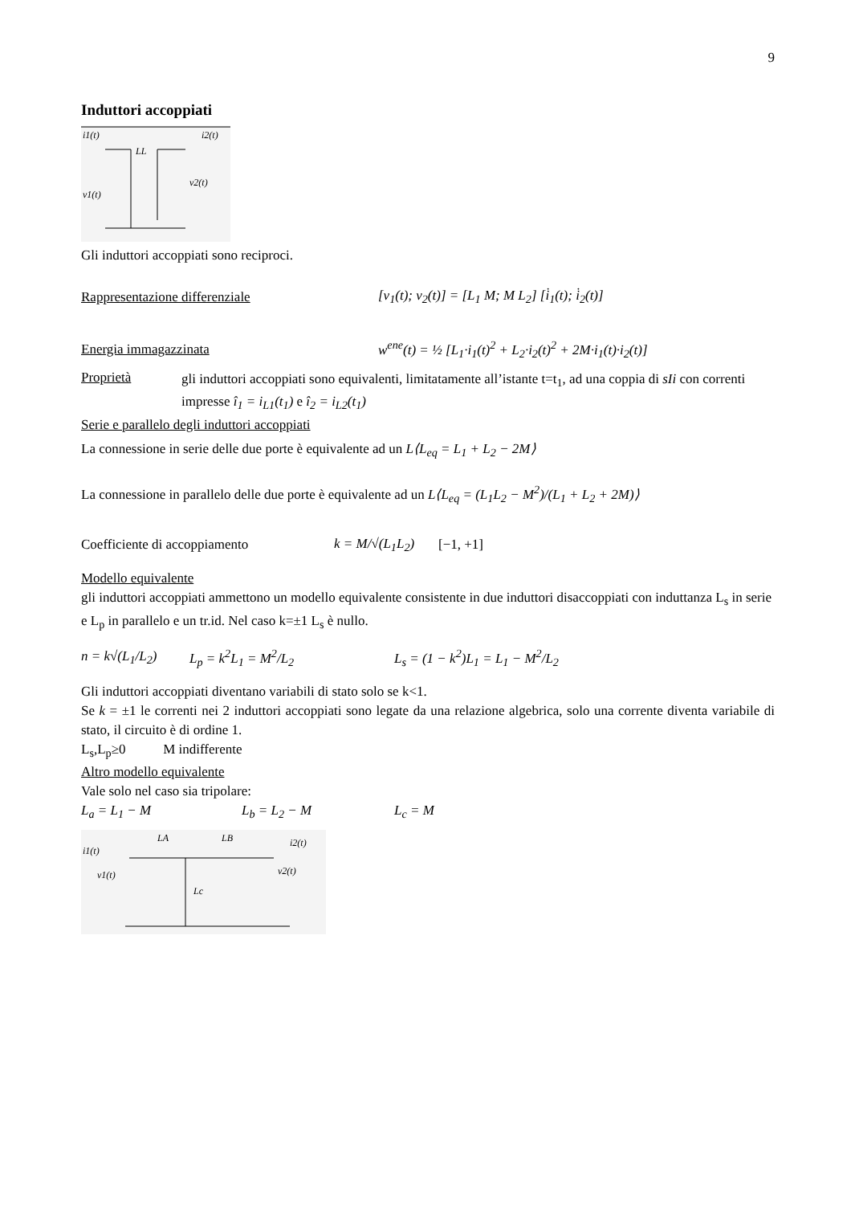9
Induttori accoppiati
i1(t)
LL
i2(t)
v1(t)
v2(t)
Gli induttori accoppiati sono reciproci.
Rappresentazione differenziale [v<sub>1</sub>(t); v<sub>2</sub>(t)] = [L<sub>1</sub> M; M L<sub>2</sub>] [i̇<sub>1</sub>(t); i̇<sub>2</sub>(t)]
Energia immagazzinata w<sup>ene</sup>(t) = ½ [L<sub>1</sub>·i<sub>1</sub>(t)<sup>2</sup> + L<sub>2</sub>·i<sub>2</sub>(t)<sup>2</sup> + 2M·i<sub>1</sub>(t)·i<sub>2</sub>(t)]
Proprietà
gli induttori accoppiati sono equivalenti, limitatamente all’istante t=t<sub>1</sub>, ad una coppia di sIi con correnti impresse î<sub>1</sub> = i<sub>L1</sub>(t<sub>1</sub>) e î<sub>2</sub> = i<sub>L2</sub>(t<sub>1</sub>)
Serie e parallelo degli induttori accoppiati
La connessione in serie delle due porte è equivalente ad un L⟨L<sub>eq</sub> = L<sub>1</sub> + L<sub>2</sub> − 2M⟩
La connessione in parallelo delle due porte è equivalente ad un L⟨L<sub>eq</sub> = (L<sub>1</sub>L<sub>2</sub> − M<sup>2</sup>)/(L<sub>1</sub> + L<sub>2</sub> + 2M)⟩
Coefficiente di accoppiamento k = M/√(L<sub>1</sub>L<sub>2</sub>) [−1, +1]
Modello equivalente
gli induttori accoppiati ammettono un modello equivalente consistente in due induttori disaccoppiati con induttanza L<sub>s</sub> in serie e L<sub>p</sub> in parallelo e un tr.id. Nel caso k=±1 L<sub>s</sub> è nullo.
n = k√(L<sub>1</sub>/L<sub>2</sub>) L<sub>p</sub> = k<sup>2</sup>L<sub>1</sub> = M<sup>2</sup>/L<sub>2</sub> L<sub>s</sub> = (1 − k<sup>2</sup>)L<sub>1</sub> = L<sub>1</sub> − M<sup>2</sup>/L<sub>2</sub>
Gli induttori accoppiati diventano variabili di stato solo se k<1.
Se k = ±1 le correnti nei 2 induttori accoppiati sono legate da una relazione algebrica, solo una corrente diventa variabile di stato, il circuito è di ordine 1.
L<sub>s</sub>,L<sub>p</sub>≥0 M indifferente
Altro modello equivalente
Vale solo nel caso sia tripolare:
L<sub>a</sub> = L<sub>1</sub> − M L<sub>b</sub> = L<sub>2</sub> − M L<sub>c</sub> = M
i1(t)
LA
LB
i2(t)
v1(t)
v2(t)
Lc